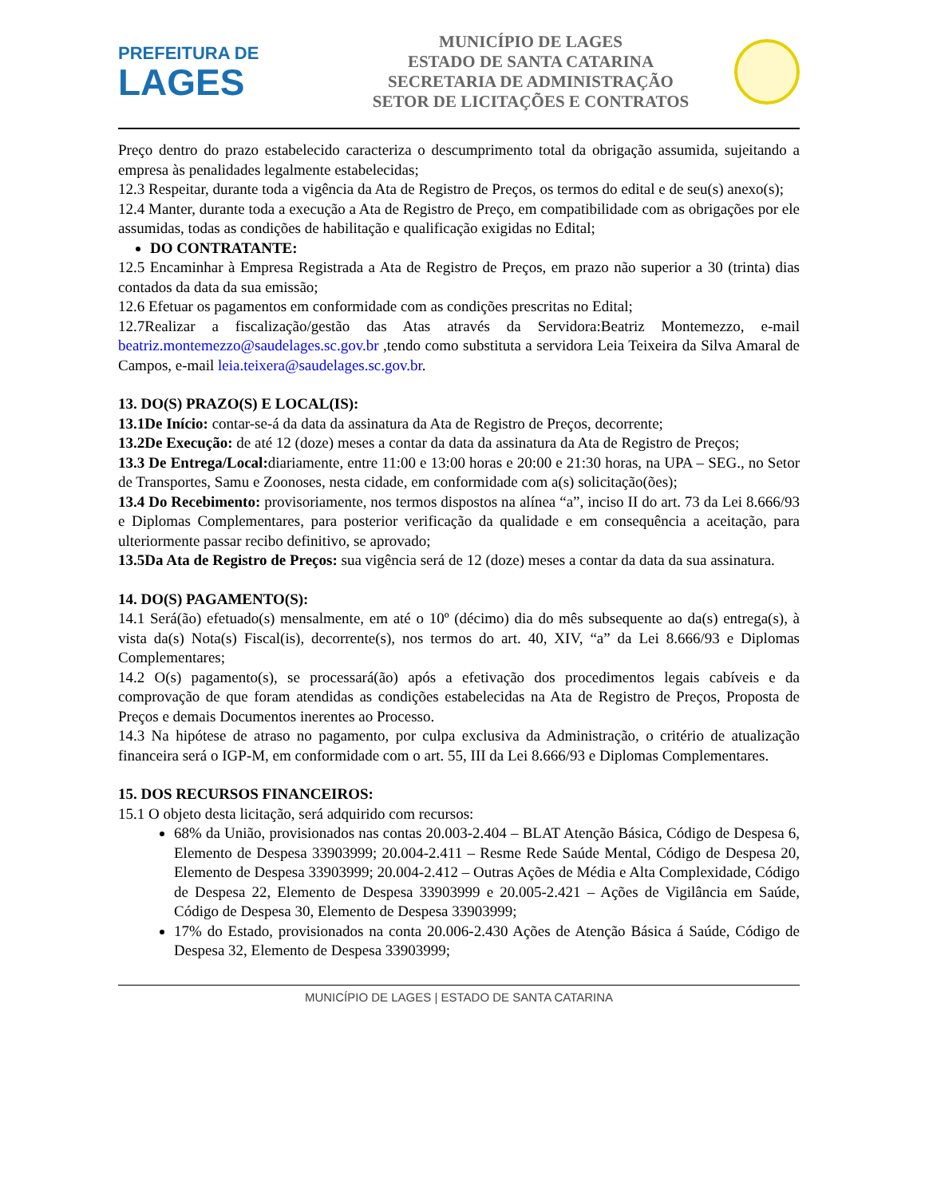PREFEITURA DE
LAGES
MUNICÍPIO DE LAGES
ESTADO DE SANTA CATARINA
SECRETARIA DE ADMINISTRAÇÃO
SETOR DE LICITAÇÕES E CONTRATOS
Preço dentro do prazo estabelecido caracteriza o descumprimento total da obrigação assumida, sujeitando a empresa às penalidades legalmente estabelecidas;
12.3 Respeitar, durante toda a vigência da Ata de Registro de Preços, os termos do edital e de seu(s) anexo(s);
12.4 Manter, durante toda a execução a Ata de Registro de Preço, em compatibilidade com as obrigações por ele assumidas, todas as condições de habilitação e qualificação exigidas no Edital;
DO CONTRATANTE:
12.5 Encaminhar à Empresa Registrada a Ata de Registro de Preços, em prazo não superior a 30 (trinta) dias contados da data da sua emissão;
12.6 Efetuar os pagamentos em conformidade com as condições prescritas no Edital;
12.7Realizar a fiscalização/gestão das Atas através da Servidora:Beatriz Montemezzo, e-mail beatriz.montemezzo@saudelages.sc.gov.br ,tendo como substituta a servidora Leia Teixeira da Silva Amaral de Campos, e-mail leia.teixera@saudelages.sc.gov.br.
13. DO(S) PRAZO(S) E LOCAL(IS):
13.1De Início: contar-se-á da data da assinatura da Ata de Registro de Preços, decorrente;
13.2De Execução: de até 12 (doze) meses a contar da data da assinatura da Ata de Registro de Preços;
13.3 De Entrega/Local: diariamente, entre 11:00 e 13:00 horas e 20:00 e 21:30 horas, na UPA – SEG., no Setor de Transportes, Samu e Zoonoses, nesta cidade, em conformidade com a(s) solicitação(ões);
13.4 Do Recebimento: provisoriamente, nos termos dispostos na alínea “a”, inciso II do art. 73 da Lei 8.666/93 e Diplomas Complementares, para posterior verificação da qualidade e em consequência a aceitação, para ulteriormente passar recibo definitivo, se aprovado;
13.5Da Ata de Registro de Preços: sua vigência será de 12 (doze) meses a contar da data da sua assinatura.
14. DO(S) PAGAMENTO(S):
14.1 Será(ão) efetuado(s) mensalmente, em até o 10º (décimo) dia do mês subsequente ao da(s) entrega(s), à vista da(s) Nota(s) Fiscal(is), decorrente(s), nos termos do art. 40, XIV, “a” da Lei 8.666/93 e Diplomas Complementares;
14.2 O(s) pagamento(s), se processará(ão) após a efetivação dos procedimentos legais cabíveis e da comprovação de que foram atendidas as condições estabelecidas na Ata de Registro de Preços, Proposta de Preços e demais Documentos inerentes ao Processo.
14.3 Na hipótese de atraso no pagamento, por culpa exclusiva da Administração, o critério de atualização financeira será o IGP-M, em conformidade com o art. 55, III da Lei 8.666/93 e Diplomas Complementares.
15. DOS RECURSOS FINANCEIROS:
15.1 O objeto desta licitação, será adquirido com recursos:
68% da União, provisionados nas contas 20.003-2.404 – BLAT Atenção Básica, Código de Despesa 6, Elemento de Despesa 33903999; 20.004-2.411 – Resme Rede Saúde Mental, Código de Despesa 20, Elemento de Despesa 33903999; 20.004-2.412 – Outras Ações de Média e Alta Complexidade, Código de Despesa 22, Elemento de Despesa 33903999 e 20.005-2.421 – Ações de Vigilância em Saúde, Código de Despesa 30, Elemento de Despesa 33903999;
17% do Estado, provisionados na conta 20.006-2.430 Ações de Atenção Básica á Saúde, Código de Despesa 32, Elemento de Despesa 33903999;
MUNICÍPIO DE LAGES | ESTADO DE SANTA CATARINA